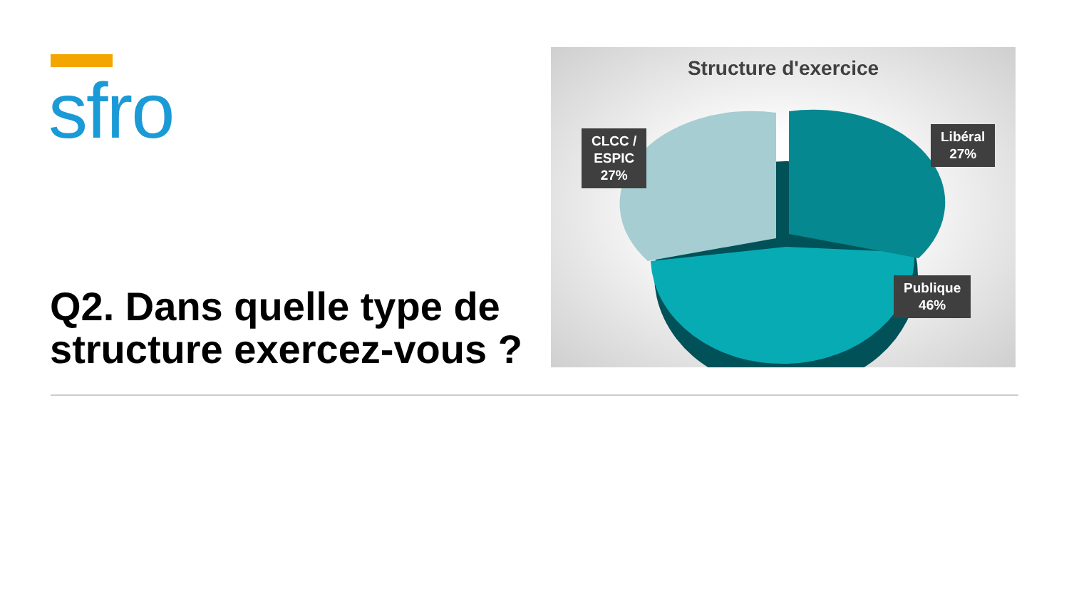sfro
Q2. Dans quelle type de structure exercez-vous ?
Structure d'exercice
CLCC /
ESPIC
27%
Libéral
27%
Publique
46%